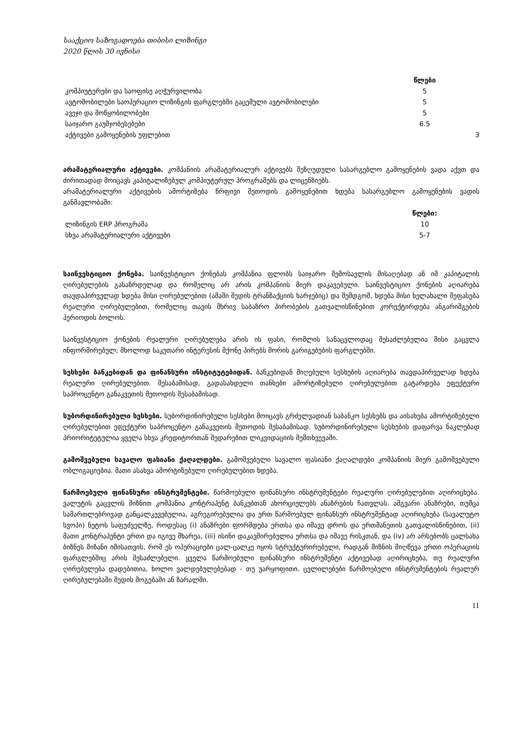სააქციო საზოგადოება თიბისი ლიზინგი
2020 წლის 30 ივნისი
| | წლები | |
| --- | --- | --- |
| კომპიუტერები და საოფისე აღჭურვილობა | 5 | |
| ავტომობილები საოპერაციო ლიზინგის ფარგლებში გაცემული ავტომობილები | 5 | |
| ავეჯი და მოწყობილობები | 5 | |
| საიჯარო გაუმჯობესებები | 6.5 | |
| აქტივები გამოყენების უფლებით | | 3 |
არამატერიალური აქტივები. კომპანიის არამატერიალურ აქტივებს შეზღუდული სასარგებლო გამოყენების ვადა აქვთ და ძირითადად მოიცავს კაპიტალიზებულ კომპიუტერულ პროგრამებს და ლიცენზიებს.
არამატერიალური აქტივების ამორტიზება წრფივი მეთოდის გამოყენებით ხდება სასარგებლო გამოყენების ვადის განმავლობაში:
| | წლები: | |
| --- | --- | --- |
| ლიზინგის ERP პროგრამა | 10 | |
| სხვა არამატერიალური აქტივები | 5-7 | |
საინვესტიციო ქონება. საინვესტიციო ქონებას კომპანია ფლობს საიჯარო შემოსავლის მისაღებად ან იმ კაპიტალის ღირებულების გასაზრდელად და რომელიც არ არის კომპანიის მიერ დაკავებული. საინვესტიციო ქონების აღიარება თავდაპირველად ხდება მისი ღირებულებით (ამაში შედის ტრანზაქციის ხარჯებიც) და შემდგომ, ხდება მისი ხელახალი შეფასება რეალური ღირებულებით, რომელიც თავის მხრივ საბაზრო პირობების გათვალისწინებით კორექტირდება ანგარიშგების პერიოდის ბოლოს.
საინვესტიციო ქონების რეალური ღირებულება არის ის ფასი, რომლის სანაცვლოდაც შესაძლებელია მისი გაცვლა ინფორმირებულ, მხოლოდ საკუთარი ინტერესის მქონე პირებს შორის გარიგებების ფარგლებში.
სესხები ბანკებიდან და ფინანსური ინსტიტუტებიდან. ბანკებიდან მიღებული სესხების აღიარება თავდაპირველად ხდება რეალური ღირებულებით. შესაბამისად, გადასახდელი თანხები ამორტიზებული ღირებულებით გატარდება ეფექტური საპროცენტო განაკვეთის მეთოდის შესაბამისად.
სუბორდინირებული სესხები. სუბორდინირებული სესხები მოიცავს გრძელვადიან საბანკო სესხებს და აისახება ამორტიზებული ღირებულებით ეფექტური საპროცენტო განაკვეთის მეთოდის შესაბამისად. სუბორდინირებული სესხების დაფარვა ნაკლებად პრიორიტეტულია ყველა სხვა კრედიტორთან შედარებით ლიკვიდაციის შემთხვევაში.
გამოშვებული სავალო ფასიანი ქაღალდები. გამოშვებული სავალო ფასიანი ქაღალდები კომპანიის მიერ გამოშვებული ობლიგაციებია. მათი ასახვა ამორტიზებული ღირებულებით ხდება.
წარმოებული ფინანსური ინსტრუმენტები. წარმოებული ფინანსური ინსტრუმენტები რეალური ღირებულებით აღირიცხება. ვალუტის გაცვლის მიზნით კომპანია კონტრაჰენტ ბანკებთან ახორციელებს ანაზრების ჩათვლას. ამგვარი ანაზრები, თუმცა სამართლებრივად განცალკევებულია, აგრეგირებულია და ერთ წარმოებულ ფინანსურ ინსტრუმენტად აღირიცხება (სავალუტო სვოპი) ნეტოს საფუძველზე, როდესაც (i) ანაზრები ფორმდება ერთსა და იმავე დროს და ერთმანეთის გათვალისწინებით, (ii) მათი კონტრაჰენტი ერთი და იგივე მხარეა, (iii) ისინი დაკავშირებულია ერთსა და იმავე რისკთან, და (iv) არ არსებობს ცალსახა ბიზნეს მიზანი იმისათვის, რომ ეს ოპერაციები ცალ-ცალკე იყოს სტრუქტურირებული, რადგან მიზნის მიღწევა ერთი ოპერაციის ფარგლებშიც არის შესაძლებელი. ყველა წარმოებული ფინანსური ინსტრუმენტი აქტივებად აღირიცხება, თუ რეალური ღირებულება დადებითია, ხოლო ვალდებულებებად - თუ უარყოფითი. ცვლილებები წარმოებული ინსტრუმენტების რეალურ ღირებულებაში შედის მოგებაში ან ზარალში.
11